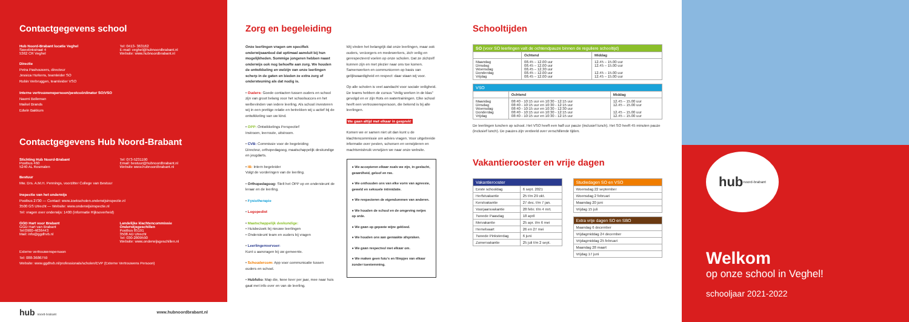Contactgegevens school
Hub Noord-Brabant locatie Veghel
Sweelinkstraat 4
5362 CR Veghel
Tel: 0413- 363162
E-mail: veghel@hubnoordbrabant.nl
Website: www.hubnoordbrabant.nl
Directie
Petra Pashouwers, directeur
Jessica Hurkens, teamleider SO
Robin Verbruggen, teamleider VSO
Interne vertrouwenspersoon/pestcoördinator SO/VSO
Naomi Bolleman
Maikel Brands
Edwin Bakkum
Contactgegevens Hub Noord-Brabant
Stichting Hub Noord-Brabant
Postbus 460
5240 AL Rosmalen
Tel: 073-5231190
Email: bestuur@hubnoordbrabant.nl
Website www.hubnoordbrabant.nl
Bestuur
Mw. Drs. A.M.H. Pennings, voorzitter College van Bestuur
Inspectie van het onderwijs
Postbus 2730 — Contact: www.zoekscholen.onderwijsinspectie.nl
3500 GS Utrecht — Website: www.onderwijsinspectie.nl
Tel: vragen over onderwijs: 1400 (informatie Rijksoverheid)
GGD Hart voor Brabant
GGD Hart van Brabant
Tel:0900-4636443
Mail: info@ggdhvb.nl
Landelijke klachtencommissie Onderwijsgeschillen
Postbus 85191
3508 AD Utrecht
Tel: 030-2809590
Website: www.onderwijsgeschillen.nl
Externe vertrouwenspersoon
Tel: 088-3686759
Website: www.ggdhvb.nl/professionals/scholen/EVP (Externe Vertrouwens Persoon)
hub noord-brabant www.hubnoordbrabant.nl
Zorg en begeleiding
Onze leerlingen vragen om specifiek onderwijsaanbod dat optimaal aansluit bij hun mogelijkheden. Sommige jongeren hebben naast onderwijs ook nog behoefte aan zorg. We houden de ontwikkeling en welzijn van onze leerlingen scherp in de gaten en bieden ze extra zorg of ondersteuning als dat nodig is.
• Ouders: Goede contacten tussen ouders en school zijn van groot belang voor het schoolsucces en het welbevinden van iedere leerling. Als school investeren wij in een prettige relatie en betrekken wij u actief bij de ontwikkeling van uw kind.
• OPP: Ontwikkelings Perspectief
Instroom, leerroute, uitstroom.
• CVB: Commissie voor de begeleiding
Directeur, orthopedagoog, maatschappelijk deskundige en jeugdarts.
• IB: Intern begeleider
Volgt de vorderingen van de leerling.
• Orthopedagoog: Stelt het OPP op en ondersteunt de leraar en de leerling.
• Fysiotherapie
• Logopedist
• Maatschappelijk deskundige:
• Huisbezoek bij nieuwe leerlingen
• Ondersteunt team en ouders bij vragen
• Leerlingenvervoer:
Kunt u aanvragen bij uw gemeente.
• Schoudercom: App voor communicatie tussen ouders en school.
• Hubfolio: Map die, twee keer per jaar, mee naar huis gaat met info over en van de leerling.
Wij vinden het belangrijk dat onze leerlingen, maar ook ouders, verzorgers en medewerkers, zich veilig en gerespecteerd voelen op onze scholen. Dat ze zichzelf kunnen zijn en met plezier naar ons toe komen. Samenwerken en communiceren op basis van gelijkwaardigheid en respect: daar staan wij voor.
Op alle scholen is veel aandacht voor sociale veiligheid. De teams hebben de cursus "Veilig werken in de klas" gevolgd en er zijn Rots en watertrainingen. Elke school heeft een vertrouwenspersoon, die bekend is bij alle leerlingen.
We gaan altijd met elkaar in gesprek!
Komen we er samen niet uit dan kunt u de klachtencommissie om advies vragen. Voor uitgebreide informatie over pesten, schorsen en verwijderen en machtsmisbruik verwijzen we naar onze website.
● We accepteren elkaar zoals we zijn, in geslacht, geaardheid, geloof en ras.
● We onthouden ons van elke vorm van agressie, geweld en seksuele intimidatie.
● We respecteren de eigendommen van anderen.
● We houden de school en de omgeving netjes op orde.
● We gaan op gepaste wijze gekleed.
● We houden ons aan gemaakte afspraken.
● We gaan respectvol met elkaar om.
● We maken geen foto's en filmpjes van elkaar zonder toestemming.
Schooltijden
| SO (voor SO leerlingen valt de ochtendpauze binnen de reguliere schooltijd) | | |
| | Ochtend | Middag |
| Maandag Dinsdag Woensdag Donderdag Vrijdag | 08.45 – 12.00 uur 08.45 – 12.00 uur 08.45 – 12.30 uur 08.45 – 12.00 uur 08.45 – 12.00 uur | 12.45 – 15.00 uur 12.45 – 15.00 uur 12.45 – 15.00 uur 12.45 – 15.00 uur |
| VSO | | |
| | Ochtend | Middag |
| Maandag Dinsdag Woensdag Donderdag Vrijdag | 08:40 - 10:15 uur en 10:30 - 12:15 uur 08:40 - 10:15 uur en 10:30 - 12:15 uur 08:40 - 10:15 uur en 10:30 - 12:30 uur 08:40 - 10:15 uur en 10:30 - 12:15 uur 08:40 - 10:15 uur en 10:30 - 12:15 uur | 12.45 – 15.00 uur 12.45 – 15.00 uur 12.45 – 15.00 uur 12.45 – 15.00 uur |
De leerlingen lunchen op school. Het VSO heeft een half uur pauze (inclusief lunch). Het SO heeft 45 minuten pauze (inclusief lunch). De pauzes zijn verdeeld over verschillende tijden.
Vakantierooster en vrije dagen
| Vakantierooster | |
| Eeste schooldag | 6 sept. 2021 |
| Herfstvakantie | 25 t/m 29 okt. |
| Kerstvakantie | 27 dec. t/m 7 jan. |
| Voorjaarsvakantie | 28 febr. t/m 4 mrt. |
| Tweede Paasdag | 18 april |
| Meivakantie | 25 apr. t/m 6 mei |
| Hemelvaart | 26 en 27 mei |
| Tweede Pinksterdag | 6 juni |
| Zomervakantie | 25 juli t/m 2 sept. |
| Studiedagen SO en VSO |
| Woensdag 22 september |
| Woensdag 2 februari |
| Maandag 20 juni |
| Vrijdag 15 juli |
| Extra vrije dagen SO en SBO |
| Maandag 6 december |
| Vrijdagmiddag 24 december |
| Vrijdagmiddag 25 februari |
| Maandag 28 maart |
| Vrijdag 17 juni |
hub noord-brabant
Welkom
op onze school in Veghel!
schooljaar 2021-2022